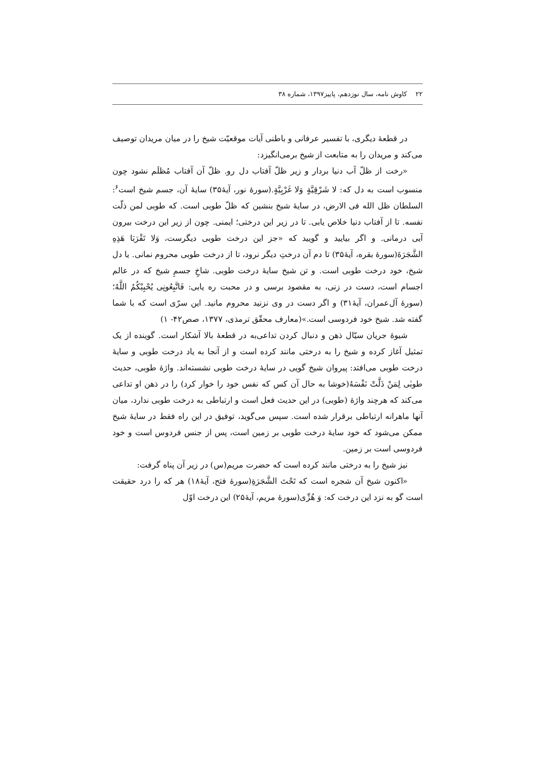۲۲ کاوش نامه، سال نوزدهم، پاییز۱۳۹۷، شماره ۳۸
در قطعهٔ دیگری، با تفسیر عرفانی و باطنی آیات موقعیّت شیخ را در میان مریدان توصیف می‌کند و مریدان را به متابعت از شیخ برمی‌انگیزد:
«رخت از ظلّ آب دنیا بردار و زیر ظلّ آفتاب دل رو. ظلّ آن آفتاب مُظلَم نشود چون منسوب است به دل که: لا شَرْقِیَّةٍ وَلا غَرْبِیَّةٍ.(سورهٔ نور، آیهٔ۳۵) سایهٔ آن، جسم شیخ است<sup>۶</sup>: السلطان ظل الله فی الارض، در سایهٔ شیخ بنشین که ظلّ طوبی است. که طوبی لمن ذلّت نفسه. تا از آفتاب دنیا خلاص یابی. تا در زیر این درختی؛ ایمنی. چون از زیر این درخت بیرون آیی درمانی. و اگر بیایید و گویید که «جز این درخت طوبی دیگرست، وَلا تَقْرَبَا هَذِهِ الشَّجَرَةَ(سورهٔ بقره، آیهٔ۳۵) تا دم آن درختِ دیگر نرود، تا از درخت طوبی محروم نمانی. یا دل شیخ، خود درخت طوبی است. و تن شیخ سایهٔ درخت طوبی. شاخِ جسمِ شیخ که در عالم اجسام است، دست در زنی، به مقصود برسی و در محبت ره یابی: فَاتَّبِعُونِی یُحْبِبْکُمُ اللَّهُ؛(سورهٔ آل‌عمران، آیهٔ۳۱) و اگر دست در وی نزنید محروم مانید. این سرّی است که با شما گفته شد. شیخ خود فردوسی است.»(معارف محقّق ترمذی، ۱۳۷۷، صص۴۲- ۱)
شیوهٔ جریان سیّال ذهن و دنبال کردن تداعی‌به در قطعهٔ بالا آشکار است. گوینده از یک تمثیل آغاز کرده و شیخ را به درختی مانند کرده است و از آنجا به یاد درخت طوبی و سایهٔ درخت طوبی می‌افتد: پیروان شیخ گویی در سایهٔ درخت طوبی نشسته‌اند. واژهٔ طوبی، حدیث طوبٰی لِمَنْ ذَلَّتْ نَفْسَهُ(خوشا به حال آن کس که نفس خود را خوار کرد) را در ذهن او تداعی می‌کند که هرچند واژهٔ (طوبی) در این حدیث فعل است و ارتباطی به درخت طوبی ندارد، میان آنها ماهرانه ارتباطی برقرار شده است. سپس می‌گوید، توفیق در این راه فقط در سایهٔ شیخ ممکن می‌شود که خود سایهٔ درخت طوبی بر زمین است، پس از جنس فردوس است و خود فردوسی است بر زمین.
نیز شیخ را به درختی مانند کرده است که حضرت مریم(س) در زیر آن پناه گرفت:
«اکنون شیخ آن شجره است که تَحْتَ الشَّجَرَةِ(سورهٔ فتح، آیهٔ۱۸) هر که را درد حقیقت است گو به نزد این درخت که: وَ هُزِّی(سورهٔ مریم، آیهٔ۲۵) این درخت اوّل